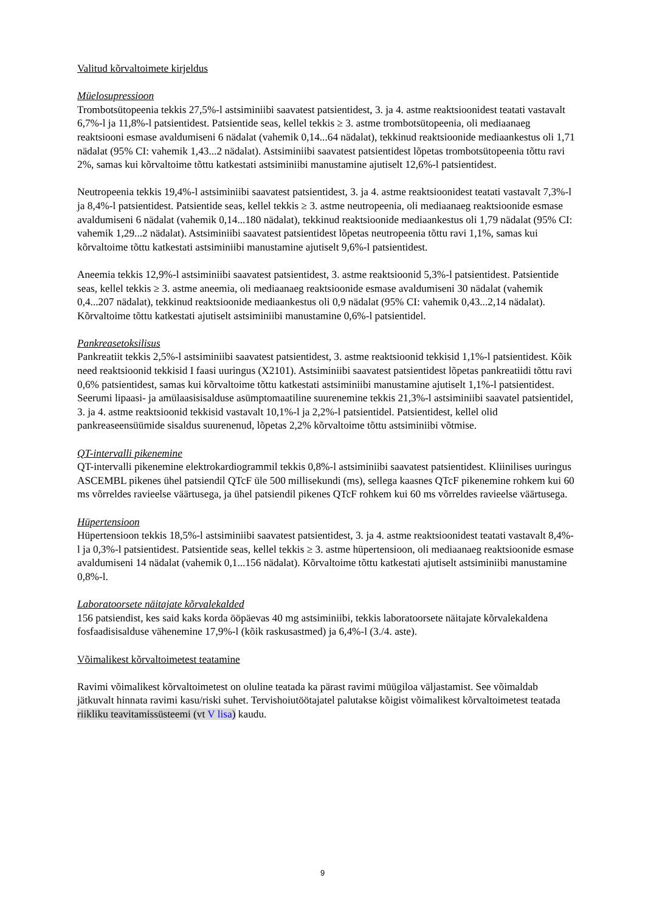Valitud kõrvaltoimete kirjeldus
Müelosupressioon
Trombotsütopeenia tekkis 27,5%-l astsiminiibi saavatest patsientidest, 3. ja 4. astme reaktsioonidest teatati vastavalt 6,7%-l ja 11,8%-l patsientidest. Patsientide seas, kellel tekkis ≥ 3. astme trombotsütopeenia, oli mediaanaeg reaktsiooni esmase avaldumiseni 6 nädalat (vahemik 0,14...64 nädalat), tekkinud reaktsioonide mediaankestus oli 1,71 nädalat (95% CI: vahemik 1,43...2 nädalat). Astsiminiibi saavatest patsientidest lõpetas trombotsütopeenia tõttu ravi 2%, samas kui kõrvaltoime tõttu katkestati astsiminiibi manustamine ajutiselt 12,6%-l patsientidest.
Neutropeenia tekkis 19,4%-l astsiminiibi saavatest patsientidest, 3. ja 4. astme reaktsioonidest teatati vastavalt 7,3%-l ja 8,4%-l patsientidest. Patsientide seas, kellel tekkis ≥ 3. astme neutropeenia, oli mediaanaeg reaktsioonide esmase avaldumiseni 6 nädalat (vahemik 0,14...180 nädalat), tekkinud reaktsioonide mediaankestus oli 1,79 nädalat (95% CI: vahemik 1,29...2 nädalat). Astsiminiibi saavatest patsientidest lõpetas neutropeenia tõttu ravi 1,1%, samas kui kõrvaltoime tõttu katkestati astsiminiibi manustamine ajutiselt 9,6%-l patsientidest.
Aneemia tekkis 12,9%-l astsiminiibi saavatest patsientidest, 3. astme reaktsioonid 5,3%-l patsientidest. Patsientide seas, kellel tekkis ≥ 3. astme aneemia, oli mediaanaeg reaktsioonide esmase avaldumiseni 30 nädalat (vahemik 0,4...207 nädalat), tekkinud reaktsioonide mediaankestus oli 0,9 nädalat (95% CI: vahemik 0,43...2,14 nädalat). Kõrvaltoime tõttu katkestati ajutiselt astsiminiibi manustamine 0,6%-l patsientidel.
Pankreasetoksilisus
Pankreatiit tekkis 2,5%-l astsiminiibi saavatest patsientidest, 3. astme reaktsioonid tekkisid 1,1%-l patsientidest. Kõik need reaktsioonid tekkisid I faasi uuringus (X2101). Astsiminiibi saavatest patsientidest lõpetas pankreatiidi tõttu ravi 0,6% patsientidest, samas kui kõrvaltoime tõttu katkestati astsiminiibi manustamine ajutiselt 1,1%-l patsientidest. Seerumi lipaasi- ja amülaasisisalduse asümptomaatiline suurenemine tekkis 21,3%-l astsiminiibi saavatel patsientidel, 3. ja 4. astme reaktsioonid tekkisid vastavalt 10,1%-l ja 2,2%-l patsientidel. Patsientidest, kellel olid pankreaseensüümide sisaldus suurenenud, lõpetas 2,2% kõrvaltoime tõttu astsiminiibi võtmise.
QT-intervalli pikenemine
QT-intervalli pikenemine elektrokardiogrammil tekkis 0,8%-l astsiminiibi saavatest patsientidest. Kliinilises uuringus ASCEMBL pikenes ühel patsiendil QTcF üle 500 millisekundi (ms), sellega kaasnes QTcF pikenemine rohkem kui 60 ms võrreldes ravieelse väärtusega, ja ühel patsiendil pikenes QTcF rohkem kui 60 ms võrreldes ravieelse väärtusega.
Hüpertensioon
Hüpertensioon tekkis 18,5%-l astsiminiibi saavatest patsientidest, 3. ja 4. astme reaktsioonidest teatati vastavalt 8,4%-l ja 0,3%-l patsientidest. Patsientide seas, kellel tekkis ≥ 3. astme hüpertensioon, oli mediaanaeg reaktsioonide esmase avaldumiseni 14 nädalat (vahemik 0,1...156 nädalat). Kõrvaltoime tõttu katkestati ajutiselt astsiminiibi manustamine 0,8%-l.
Laboratoorsete näitajate kõrvalekalded
156 patsiendist, kes said kaks korda ööpäevas 40 mg astsiminiibi, tekkis laboratoorsete näitajate kõrvalekaldena fosfaadisisalduse vähenemine 17,9%-l (kõik raskusastmed) ja 6,4%-l (3./4. aste).
Võimalikest kõrvaltoimetest teatamine
Ravimi võimalikest kõrvaltoimetest on oluline teatada ka pärast ravimi müügiloa väljastamist. See võimaldab jätkuvalt hinnata ravimi kasu/riski suhet. Tervishoiutöötajatel palutakse kõigist võimalikest kõrvaltoimetest teatada riikliku teavitamissüsteemi (vt V lisa) kaudu.
9